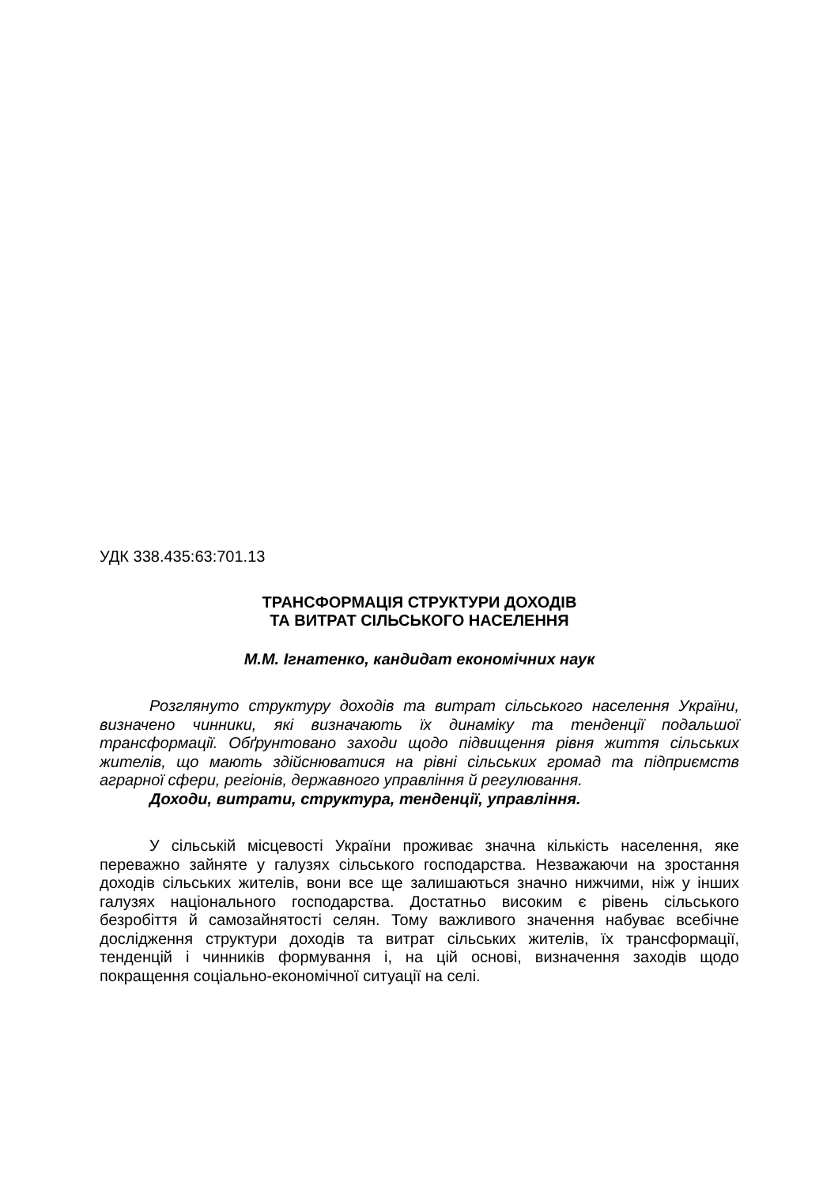УДК 338.435:63:701.13
ТРАНСФОРМАЦІЯ СТРУКТУРИ ДОХОДІВ
ТА ВИТРАТ СІЛЬСЬКОГО НАСЕЛЕННЯ
М.М. Ігнатенко, кандидат економічних наук
Розглянуто структуру доходів та витрат сільського населення України, визначено чинники, які визначають їх динаміку та тенденції подальшої трансформації. Обґрунтовано заходи щодо підвищення рівня життя сільських жителів, що мають здійснюватися на рівні сільських громад та підприємств аграрної сфери, регіонів, державного управління й регулювання.
Доходи, витрати, структура, тенденції, управління.
У сільській місцевості України проживає значна кількість населення, яке переважно зайняте у галузях сільського господарства. Незважаючи на зростання доходів сільських жителів, вони все ще залишаються значно нижчими, ніж у інших галузях національного господарства. Достатньо високим є рівень сільського безробіття й самозайнятості селян. Тому важливого значення набуває всебічне дослідження структури доходів та витрат сільських жителів, їх трансформації, тенденцій і чинників формування і, на цій основі, визначення заходів щодо покращення соціально-економічної ситуації на селі.